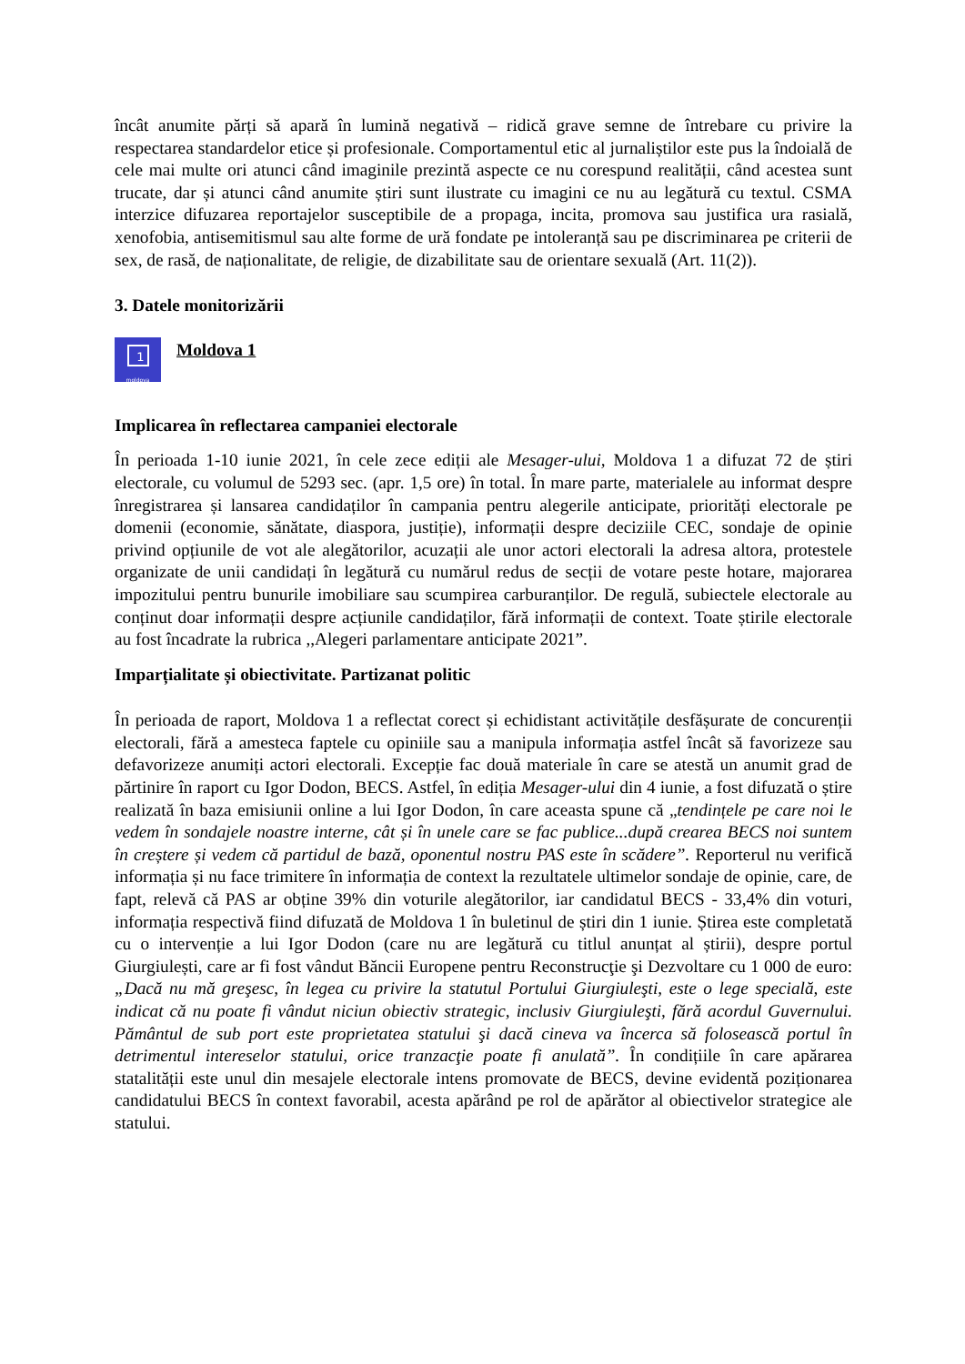încât anumite părți să apară în lumină negativă – ridică grave semne de întrebare cu privire la respectarea standardelor etice și profesionale. Comportamentul etic al jurnaliștilor este pus la îndoială de cele mai multe ori atunci când imaginile prezintă aspecte ce nu corespund realității, când acestea sunt trucate, dar și atunci când anumite știri sunt ilustrate cu imagini ce nu au legătură cu textul. CSMA interzice difuzarea reportajelor susceptibile de a propaga, incita, promova sau justifica ura rasială, xenofobia, antisemitismul sau alte forme de ură fondate pe intoleranță sau pe discriminarea pe criterii de sex, de rasă, de naționalitate, de religie, de dizabilitate sau de orientare sexuală (Art. 11(2)).
3. Datele monitorizării
1
moldova
Moldova 1
Implicarea în reflectarea campaniei electorale
În perioada 1-10 iunie 2021, în cele zece ediții ale Mesager-ului, Moldova 1 a difuzat 72 de știri electorale, cu volumul de 5293 sec. (apr. 1,5 ore) în total. În mare parte, materialele au informat despre înregistrarea și lansarea candidaților în campania pentru alegerile anticipate, priorități electorale pe domenii (economie, sănătate, diaspora, justiție), informații despre deciziile CEC, sondaje de opinie privind opțiunile de vot ale alegătorilor, acuzații ale unor actori electorali la adresa altora, protestele organizate de unii candidați în legătură cu numărul redus de secții de votare peste hotare, majorarea impozitului pentru bunurile imobiliare sau scumpirea carburanților. De regulă, subiectele electorale au conținut doar informații despre acțiunile candidaților, fără informații de context. Toate știrile electorale au fost încadrate la rubrica ,,Alegeri parlamentare anticipate 2021”.
Imparțialitate și obiectivitate. Partizanat politic
În perioada de raport, Moldova 1 a reflectat corect și echidistant activitățile desfășurate de concurenții electorali, fără a amesteca faptele cu opiniile sau a manipula informația astfel încât să favorizeze sau defavorizeze anumiți actori electorali. Excepție fac două materiale în care se atestă un anumit grad de părtinire în raport cu Igor Dodon, BECS. Astfel, în ediția Mesager-ului din 4 iunie, a fost difuzată o știre realizată în baza emisiunii online a lui Igor Dodon, în care aceasta spune că „tendințele pe care noi le vedem în sondajele noastre interne, cât și în unele care se fac publice...după crearea BECS noi suntem în creștere și vedem că partidul de bază, oponentul nostru PAS este în scădere”. Reporterul nu verifică informația și nu face trimitere în informația de context la rezultatele ultimelor sondaje de opinie, care, de fapt, relevă că PAS ar obține 39% din voturile alegătorilor, iar candidatul BECS - 33,4% din voturi, informația respectivă fiind difuzată de Moldova 1 în buletinul de știri din 1 iunie. Știrea este completată cu o intervenție a lui Igor Dodon (care nu are legătură cu titlul anunțat al știrii), despre portul Giurgiulești, care ar fi fost vândut Băncii Europene pentru Reconstrucţie şi Dezvoltare cu 1 000 de euro: „Dacă nu mă greşesc, în legea cu privire la statutul Portului Giurgiuleşti, este o lege specială, este indicat că nu poate fi vândut niciun obiectiv strategic, inclusiv Giurgiuleşti, fără acordul Guvernului. Pământul de sub port este proprietatea statului şi dacă cineva va încerca să folosească portul în detrimentul intereselor statului, orice tranzacţie poate fi anulată”. În condițiile în care apărarea statalității este unul din mesajele electorale intens promovate de BECS, devine evidentă poziționarea candidatului BECS în context favorabil, acesta apărând pe rol de apărător al obiectivelor strategice ale statului.